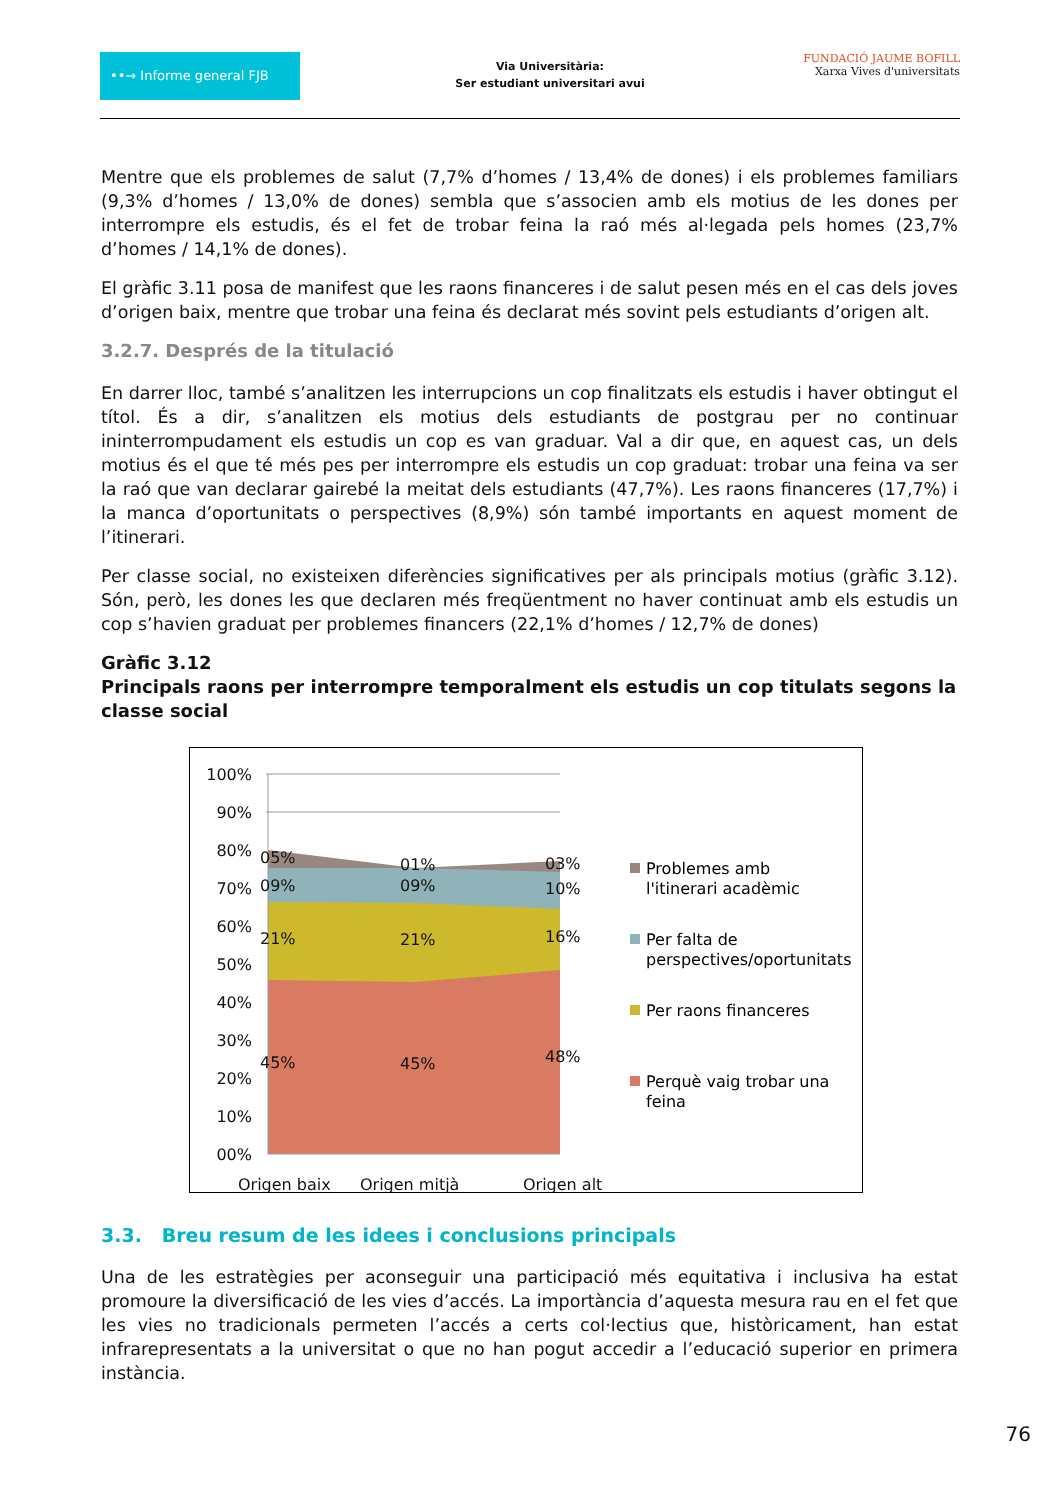••→ Informe general FJB
Via Universitària:
Ser estudiant universitari avui
FUNDACIÓ JAUME BOFILL
Xarxa Vives d'universitats
Mentre que els problemes de salut (7,7% d’homes / 13,4% de dones) i els problemes familiars (9,3% d’homes / 13,0% de dones) sembla que s’associen amb els motius de les dones per interrompre els estudis, és el fet de trobar feina la raó més al·legada pels homes (23,7% d’homes / 14,1% de dones).
El gràfic 3.11 posa de manifest que les raons financeres i de salut pesen més en el cas dels joves d’origen baix, mentre que trobar una feina és declarat més sovint pels estudiants d’origen alt.
3.2.7. Després de la titulació
En darrer lloc, també s’analitzen les interrupcions un cop finalitzats els estudis i haver obtingut el títol. És a dir, s’analitzen els motius dels estudiants de postgrau per no continuar ininterrompudament els estudis un cop es van graduar. Val a dir que, en aquest cas, un dels motius és el que té més pes per interrompre els estudis un cop graduat: trobar una feina va ser la raó que van declarar gairebé la meitat dels estudiants (47,7%). Les raons financeres (17,7%) i la manca d’oportunitats o perspectives (8,9%) són també importants en aquest moment de l’itinerari.
Per classe social, no existeixen diferències significatives per als principals motius (gràfic 3.12). Són, però, les dones les que declaren més freqüentment no haver continuat amb els estudis un cop s’havien graduat per problemes financers (22,1% d’homes / 12,7% de dones)
Gràfic 3.12
Principals raons per interrompre temporalment els estudis un cop titulats segons la classe social
100%
90%
80%
70%
60%
50%
40%
30%
20%
10%
00%
05%
01%
03%
09%
09%
10%
21%
21%
16%
45%
45%
48%
Origen baix
Origen mitjà
Origen alt
Problemes amb
l'itinerari acadèmic
Per falta de
perspectives/oportunitats
Per raons financeres
Perquè vaig trobar una
feina
3.3. Breu resum de les idees i conclusions principals
Una de les estratègies per aconseguir una participació més equitativa i inclusiva ha estat promoure la diversificació de les vies d’accés. La importància d’aquesta mesura rau en el fet que les vies no tradicionals permeten l’accés a certs col·lectius que, històricament, han estat infrarepresentats a la universitat o que no han pogut accedir a l’educació superior en primera instància.
76